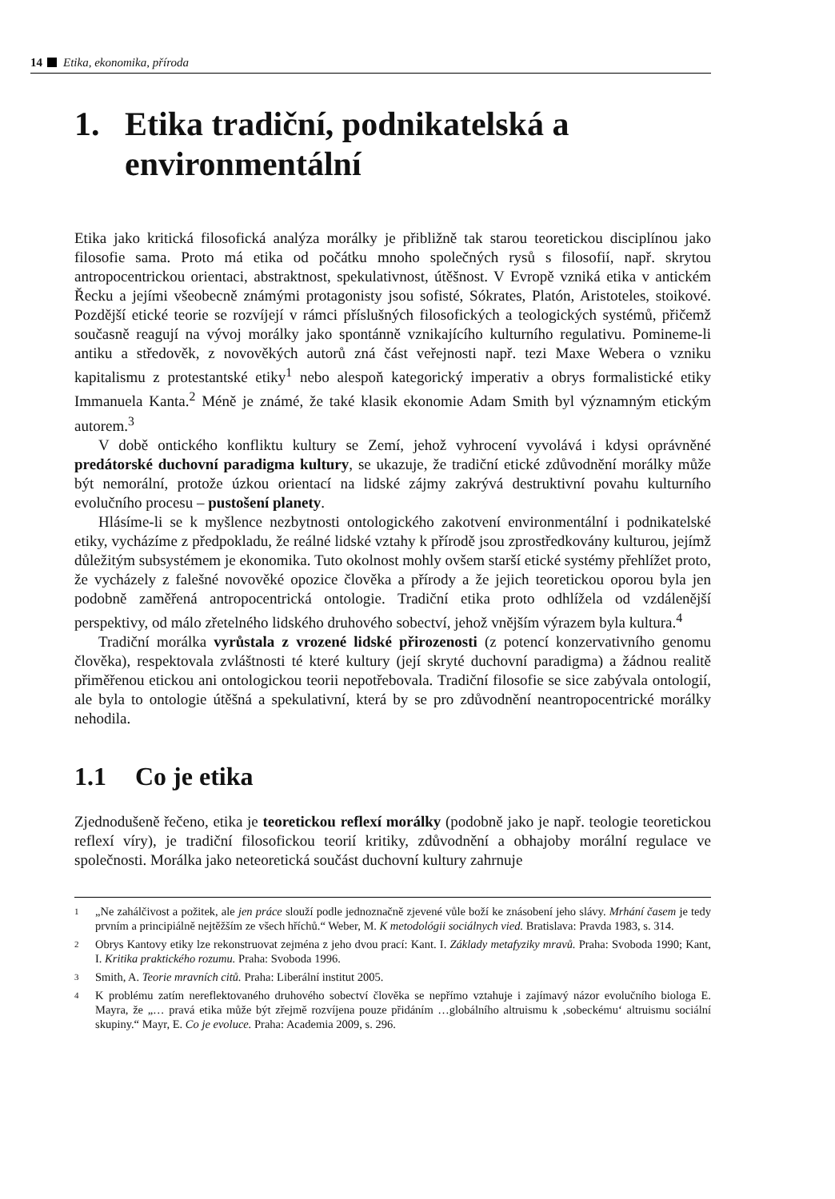14 Etika, ekonomika, příroda
1. Etika tradiční, podnikatelská a environmentální
Etika jako kritická filosofická analýza morálky je přibližně tak starou teoretickou disciplínou jako filosofie sama. Proto má etika od počátku mnoho společných rysů s filosofií, např. skrytou antropocentrickou orientaci, abstraktnost, spekulativnost, útěšnost. V Evropě vzniká etika v antickém Řecku a jejími všeobecně známými protagonisty jsou sofisté, Sókrates, Platón, Aristoteles, stoikové. Pozdější etické teorie se rozvíjejí v rámci příslušných filosofických a teologických systémů, přičemž současně reagují na vývoj morálky jako spontánně vznikajícího kulturního regulativu. Pomineme-li antiku a středověk, z novověkých autorů zná část veřejnosti např. tezi Maxe Webera o vzniku kapitalismu z protestantské etiky<sup>1</sup> nebo alespoň kategorický imperativ a obrys formalistické etiky Immanuela Kanta.<sup>2</sup> Méně je známé, že také klasik ekonomie Adam Smith byl významným etickým autorem.<sup>3</sup>
V době ontického konfliktu kultury se Zemí, jehož vyhrocení vyvolává i kdysi oprávněné predátorské duchovní paradigma kultury, se ukazuje, že tradiční etické zdůvodnění morálky může být nemorální, protože úzkou orientací na lidské zájmy zakrývá destruktivní povahu kulturního evolučního procesu – pustošení planety.
Hlásíme-li se k myšlence nezbytnosti ontologického zakotvení environmentální i podnikatelské etiky, vycházíme z předpokladu, že reálné lidské vztahy k přírodě jsou zprostředkovány kulturou, jejímž důležitým subsystémem je ekonomika. Tuto okolnost mohly ovšem starší etické systémy přehlížet proto, že vycházely z falešné novověké opozice člověka a přírody a že jejich teoretickou oporou byla jen podobně zaměřená antropocentrická ontologie. Tradiční etika proto odhlížela od vzdálenější perspektivy, od málo zřetelného lidského druhového sobectví, jehož vnějším výrazem byla kultura.<sup>4</sup>
Tradiční morálka vyrůstala z vrozené lidské přirozenosti (z potencí konzervativního genomu člověka), respektovala zvláštnosti té které kultury (její skryté duchovní paradigma) a žádnou realitě přiměřenou etickou ani ontologickou teorii nepotřebovala. Tradiční filosofie se sice zabývala ontologií, ale byla to ontologie útěšná a spekulativní, která by se pro zdůvodnění neantropocentrické morálky nehodila.
1.1 Co je etika
Zjednodušeně řečeno, etika je teoretickou reflexí morálky (podobně jako je např. teologie teoretickou reflexí víry), je tradiční filosofickou teorií kritiky, zdůvodnění a obhajoby morální regulace ve společnosti. Morálka jako neteoretická součást duchovní kultury zahrnuje
<sup>1</sup> „Ne zahálčivost a požitek, ale jen práce slouží podle jednoznačně zjevené vůle boží ke znásobení jeho slávy. Mrhání časem je tedy prvním a principiálně nejtěžším ze všech hříchů.“ Weber, M. K metodológii sociálnych vied. Bratislava: Pravda 1983, s. 314.
<sup>2</sup> Obrys Kantovy etiky lze rekonstruovat zejména z jeho dvou prací: Kant. I. Základy metafyziky mravů. Praha: Svoboda 1990; Kant, I. Kritika praktického rozumu. Praha: Svoboda 1996.
<sup>3</sup> Smith, A. Teorie mravních citů. Praha: Liberální institut 2005.
<sup>4</sup> K problému zatím nereflektovaného druhového sobectví člověka se nepřímo vztahuje i zajímavý názor evolučního biologa E. Mayra, že „… pravá etika může být zřejmě rozvíjena pouze přidáním …globálního altruismu k ‚sobeckému‘ altruismu sociální skupiny.“ Mayr, E. Co je evoluce. Praha: Academia 2009, s. 296.